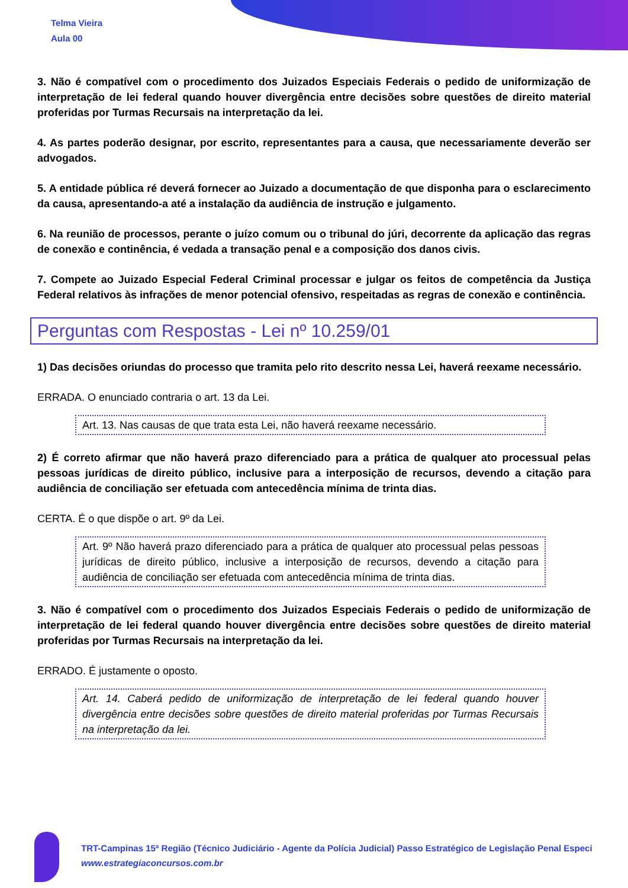Telma Vieira
Aula 00
3. Não é compatível com o procedimento dos Juizados Especiais Federais o pedido de uniformização de interpretação de lei federal quando houver divergência entre decisões sobre questões de direito material proferidas por Turmas Recursais na interpretação da lei.
4. As partes poderão designar, por escrito, representantes para a causa, que necessariamente deverão ser advogados.
5. A entidade pública ré deverá fornecer ao Juizado a documentação de que disponha para o esclarecimento da causa, apresentando-a até a instalação da audiência de instrução e julgamento.
6. Na reunião de processos, perante o juízo comum ou o tribunal do júri, decorrente da aplicação das regras de conexão e continência, é vedada a transação penal e a composição dos danos civis.
7. Compete ao Juizado Especial Federal Criminal processar e julgar os feitos de competência da Justiça Federal relativos às infrações de menor potencial ofensivo, respeitadas as regras de conexão e continência.
Perguntas com Respostas - Lei nº 10.259/01
1) Das decisões oriundas do processo que tramita pelo rito descrito nessa Lei, haverá reexame necessário.
ERRADA. O enunciado contraria o art. 13 da Lei.
Art. 13. Nas causas de que trata esta Lei, não haverá reexame necessário.
2) É correto afirmar que não haverá prazo diferenciado para a prática de qualquer ato processual pelas pessoas jurídicas de direito público, inclusive para a interposição de recursos, devendo a citação para audiência de conciliação ser efetuada com antecedência mínima de trinta dias.
CERTA. É o que dispõe o art. 9º da Lei.
Art. 9º Não haverá prazo diferenciado para a prática de qualquer ato processual pelas pessoas jurídicas de direito público, inclusive a interposição de recursos, devendo a citação para audiência de conciliação ser efetuada com antecedência mínima de trinta dias.
3. Não é compatível com o procedimento dos Juizados Especiais Federais o pedido de uniformização de interpretação de lei federal quando houver divergência entre decisões sobre questões de direito material proferidas por Turmas Recursais na interpretação da lei.
ERRADO. É justamente o oposto.
Art. 14. Caberá pedido de uniformização de interpretação de lei federal quando houver divergência entre decisões sobre questões de direito material proferidas por Turmas Recursais na interpretação da lei.
TRT-Campinas 15ª Região (Técnico Judiciário - Agente da Polícia Judicial) Passo Estratégico de Legislação Penal Especi
www.estrategiaconcursos.com.br